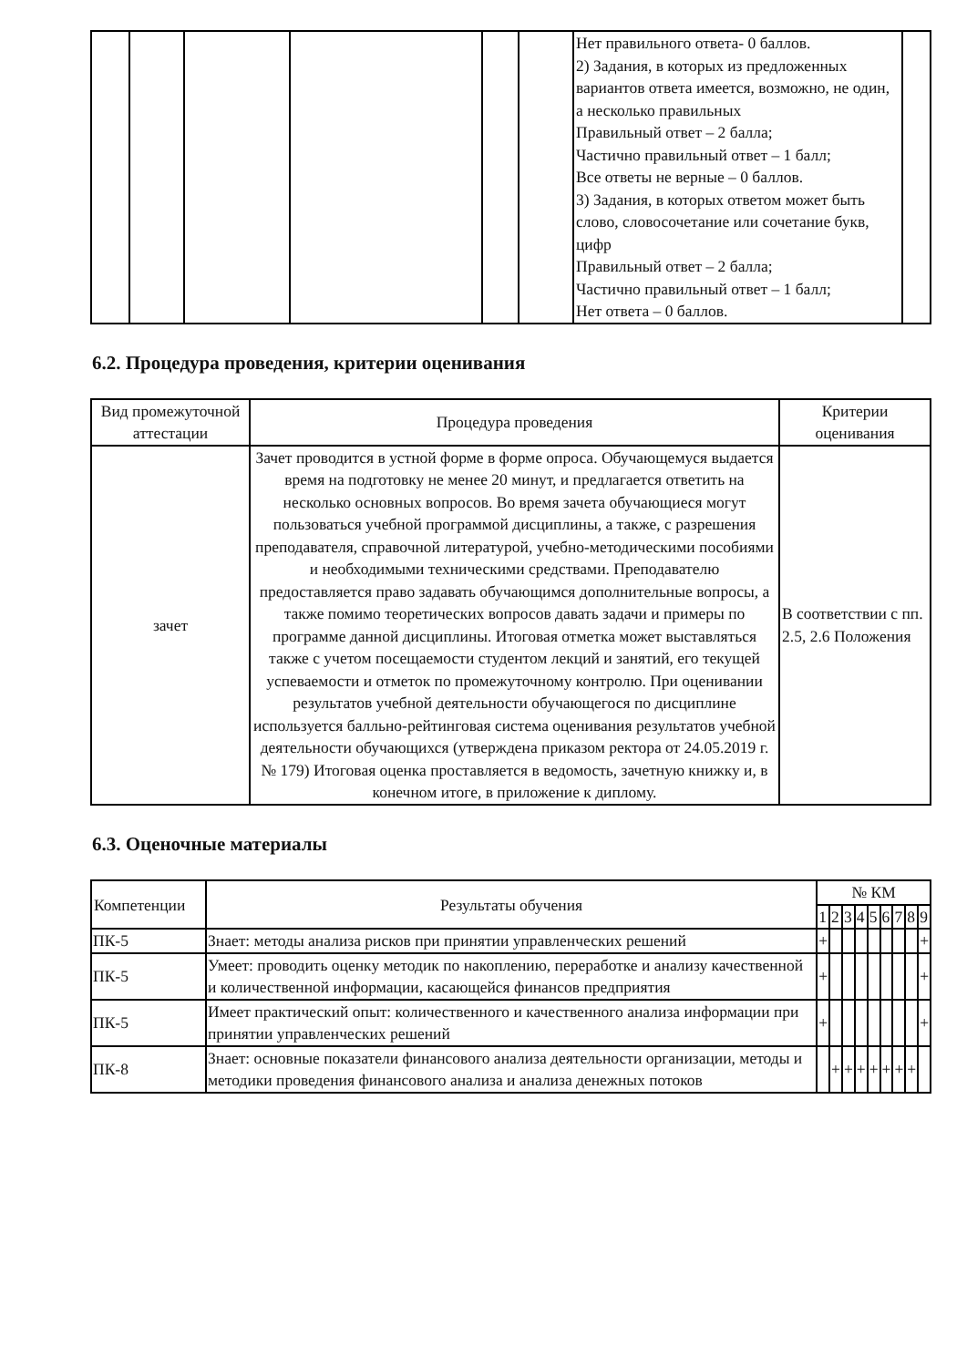| | | | | | | Нет правильного ответа- 0 баллов. 2) Задания, в которых из предложенных вариантов ответа имеется, возможно, не один, а несколько правильных Правильный ответ – 2 балла; Частично правильный ответ – 1 балл; Все ответы не верные – 0 баллов. 3) Задания, в которых ответом может быть слово, словосочетание или сочетание букв, цифр Правильный ответ – 2 балла; Частично правильный ответ – 1 балл; Нет ответа – 0 баллов. | |
6.2. Процедура проведения, критерии оценивания
| Вид промежуточной аттестации | Процедура проведения | Критерии оценивания |
| --- | --- | --- |
| зачет | Зачет проводится в устной форме в форме опроса. Обучающемуся выдается время на подготовку не менее 20 минут, и предлагается ответить на несколько основных вопросов. Во время зачета обучающиеся могут пользоваться учебной программой дисциплины, а также, с разрешения преподавателя, справочной литературой, учебно-методическими пособиями и необходимыми техническими средствами. Преподавателю предоставляется право задавать обучающимся дополнительные вопросы, а также помимо теоретических вопросов давать задачи и примеры по программе данной дисциплины. Итоговая отметка может выставляться также с учетом посещаемости студентом лекций и занятий, его текущей успеваемости и отметок по промежуточному контролю. При оценивании результатов учебной деятельности обучающегося по дисциплине используется балльно-рейтинговая система оценивания результатов учебной деятельности обучающихся (утверждена приказом ректора от 24.05.2019 г. № 179) Итоговая оценка проставляется в ведомость, зачетную книжку и, в конечном итоге, в приложение к диплому. | В соответствии с пп. 2.5, 2.6 Положения |
6.3. Оценочные материалы
| Компетенции | Результаты обучения | № КМ | | | | | | | | |
| --- | --- | --- | --- | --- | --- | --- | --- | --- | --- | --- |
| | | 1 | 2 | 3 | 4 | 5 | 6 | 7 | 8 | 9 |
| ПК-5 | Знает: методы анализа рисков при принятии управленческих решений | + | | | | | | | | + |
| ПК-5 | Умеет: проводить оценку методик по накоплению, переработке и анализу качественной и количественной информации, касающейся финансов предприятия | + | | | | | | | | + |
| ПК-5 | Имеет практический опыт: количественного и качественного анализа информации при принятии управленческих решений | + | | | | | | | | + |
| ПК-8 | Знает: основные показатели финансового анализа деятельности организации, методы и методики проведения финансового анализа и анализа денежных потоков | | + | + | + | + | + | + | + | |